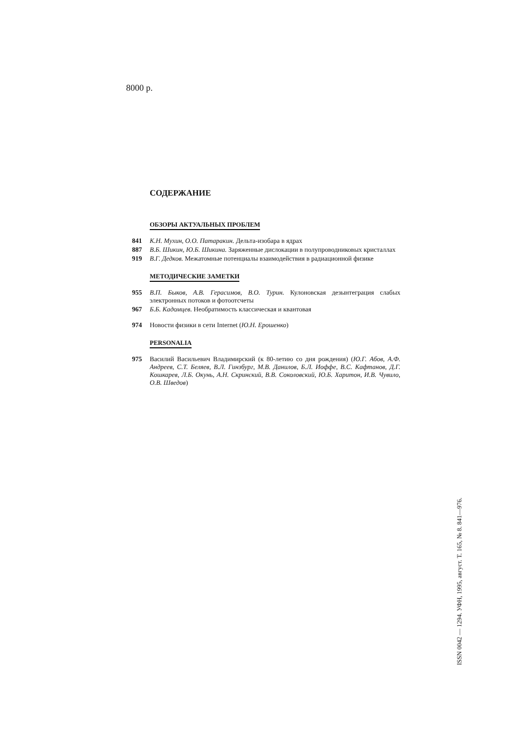8000 р.
СОДЕРЖАНИЕ
ОБЗОРЫ АКТУАЛЬНЫХ ПРОБЛЕМ
841 К.Н. Мухин, О.О. Патаракин. Дельта-изобара в ядрах
887 В.Б. Шикин, Ю.Б. Шикина. Заряженные дислокации в полупроводниковых кристаллах
919 В.Г. Дедков. Межатомные потенциалы взаимодействия в радиационной физике
МЕТОДИЧЕСКИЕ ЗАМЕТКИ
955 В.П. Быков, А.В. Герасимов, В.О. Турин. Кулоновская дезынтеграция слабых электронных потоков и фотоотсчеты
967 Б.Б. Кадомцев. Необратимость классическая и квантовая
974 Новости физики в сети Internet (Ю.Н. Ерошенко)
PERSONALIA
975 Василий Васильевич Владимирский (к 80-летию со дня рождения) (Ю.Г. Абов, А.Ф. Андреев, С.Т. Беляев, В.Л. Гинзбург, М.В. Данилов, Б.Л. Иоффе, В.С. Кафтанов, Д.Г. Кошкарев, Л.Б. Окунь, А.Н. Скринский, В.В. Соколовский, Ю.Б. Харитон, И.В. Чувило, О.В. Шведов)
ISSN 0042 — 1294. УФН, 1995, август. Т. 165, № 8. 841—976.